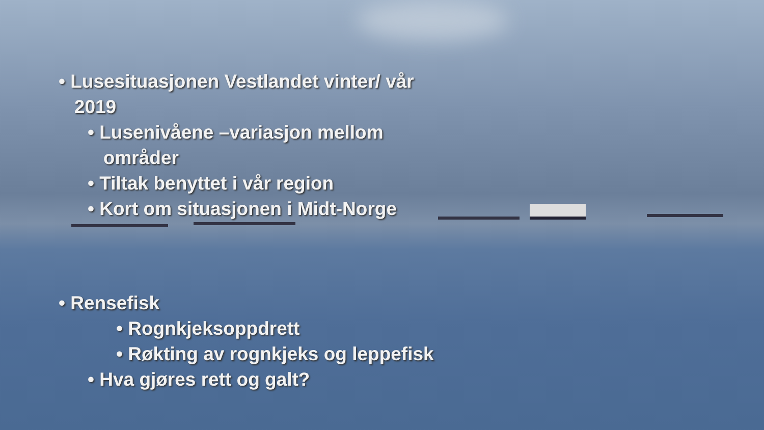• Lusesituasjonen Vestlandet vinter/ vår
2019
• Lusenivåene –variasjon mellom
områder
• Tiltak benyttet i vår region
• Kort om situasjonen i Midt-Norge
• Rensefisk
• Rognkjeksoppdrett
• Røkting av rognkjeks og leppefisk
• Hva gjøres rett og galt?